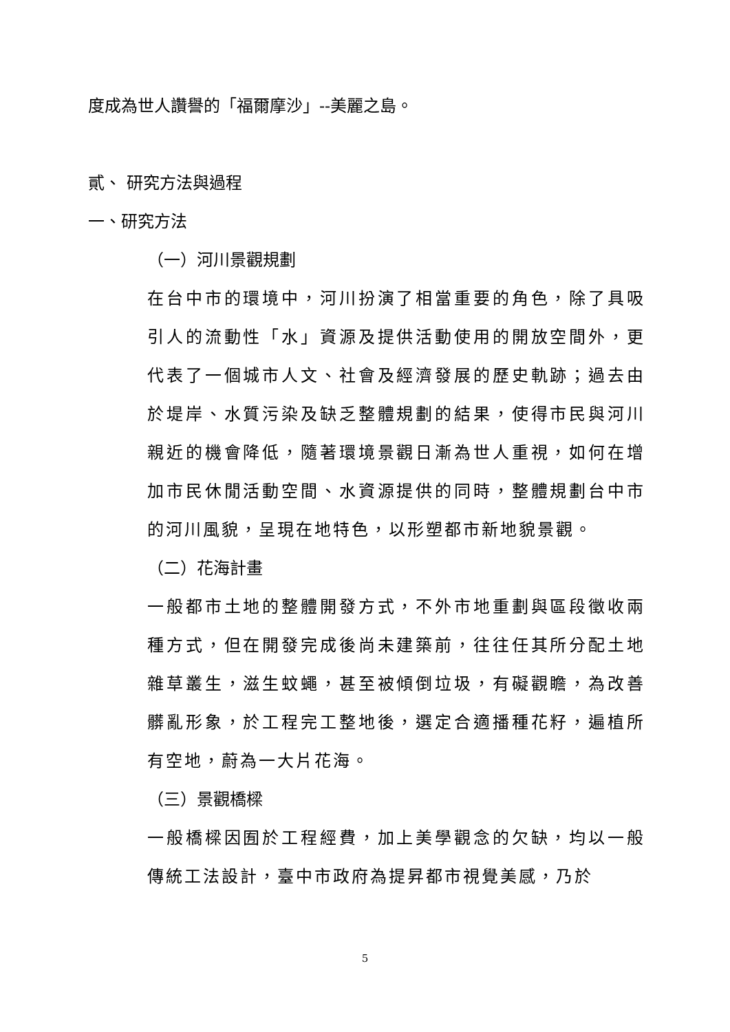度成為世人讚譽的「福爾摩沙」--美麗之島。
貳、 研究方法與過程
一、研究方法
（一）河川景觀規劃
在台中市的環境中，河川扮演了相當重要的角色，除了具吸引人的流動性「水」資源及提供活動使用的開放空間外，更代表了一個城市人文、社會及經濟發展的歷史軌跡；過去由於堤岸、水質污染及缺乏整體規劃的結果，使得市民與河川親近的機會降低，隨著環境景觀日漸為世人重視，如何在增加市民休閒活動空間、水資源提供的同時，整體規劃台中市的河川風貌，呈現在地特色，以形塑都市新地貌景觀。
（二）花海計畫
一般都市土地的整體開發方式，不外市地重劃與區段徵收兩種方式，但在開發完成後尚未建築前，往往任其所分配土地雜草叢生，滋生蚊蠅，甚至被傾倒垃圾，有礙觀瞻，為改善髒亂形象，於工程完工整地後，選定合適播種花籽，遍植所有空地，蔚為一大片花海。
（三）景觀橋樑
一般橋樑因囿於工程經費，加上美學觀念的欠缺，均以一般傳統工法設計，臺中市政府為提昇都市視覺美感，乃於
5